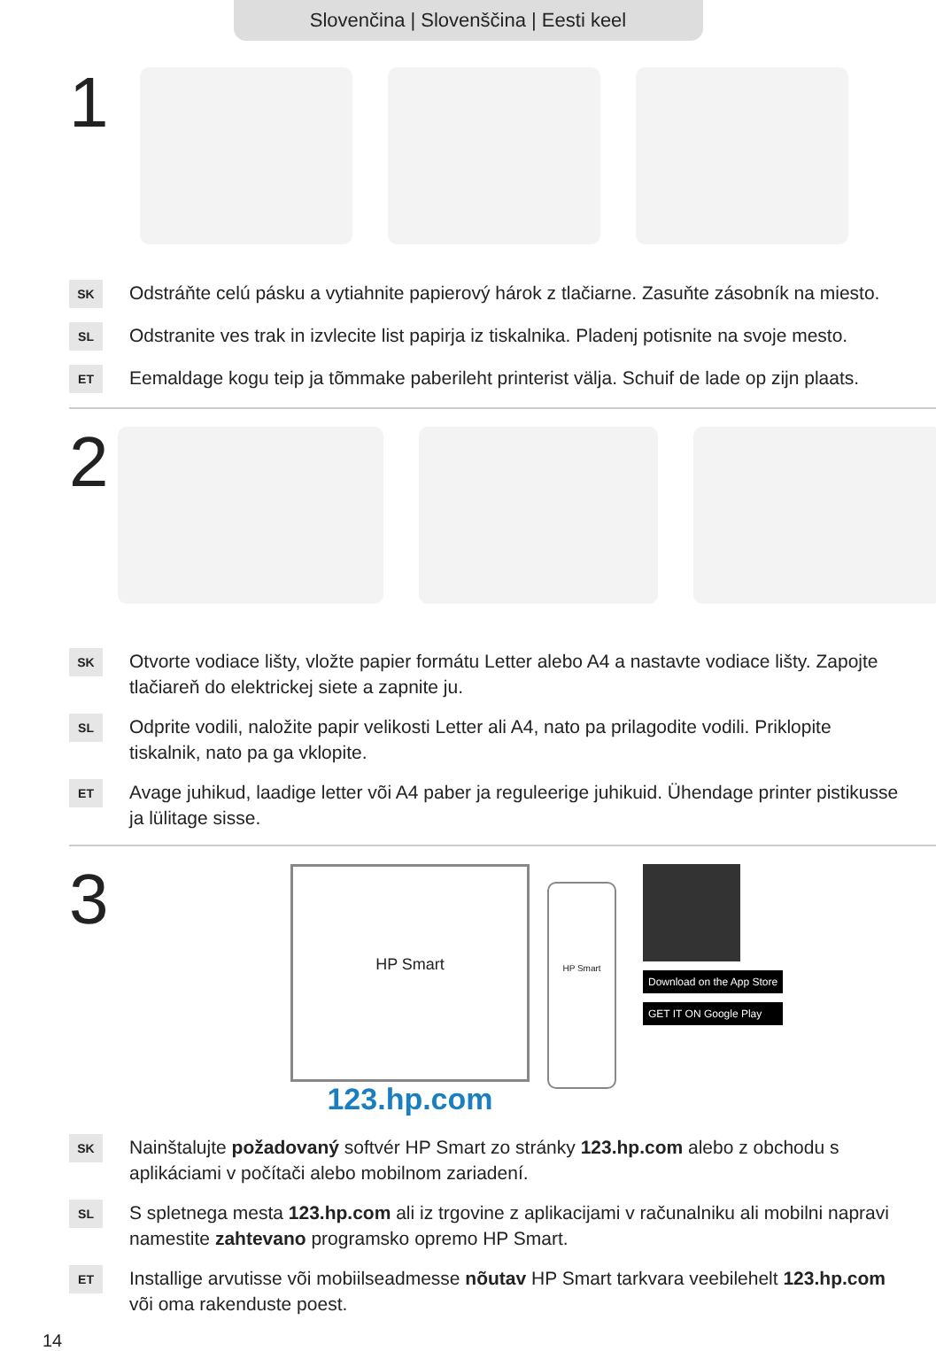Slovenčina | Slovenščina | Eesti keel
1
SK
Odstráňte celú pásku a vytiahnite papierový hárok z tlačiarne. Zasuňte zásobník na miesto.
SL
Odstranite ves trak in izvlecite list papirja iz tiskalnika. Pladenj potisnite na svoje mesto.
ET
Eemaldage kogu teip ja tõmmake paberileht printerist välja. Schuif de lade op zijn plaats.
2
SK
Otvorte vodiace lišty, vložte papier formátu Letter alebo A4 a nastavte vodiace lišty. Zapojte tlačiareň do elektrickej siete a zapnite ju.
SL
Odprite vodili, naložite papir velikosti Letter ali A4, nato pa prilagodite vodili. Priklopite tiskalnik, nato pa ga vklopite.
ET
Avage juhikud, laadige letter või A4 paber ja reguleerige juhikuid. Ühendage printer pistikusse ja lülitage sisse.
3
HP Smart
123.hp.com
HP Smart
Download on the App Store
GET IT ON Google Play
SK
Nainštalujte požadovaný softvér HP Smart zo stránky 123.hp.com alebo z obchodu s aplikáciami v počítači alebo mobilnom zariadení.
SL
S spletnega mesta 123.hp.com ali iz trgovine z aplikacijami v računalniku ali mobilni napravi namestite zahtevano programsko opremo HP Smart.
ET
Installige arvutisse või mobiilseadmesse nõutav HP Smart tarkvara veebilehelt 123.hp.com või oma rakenduste poest.
14